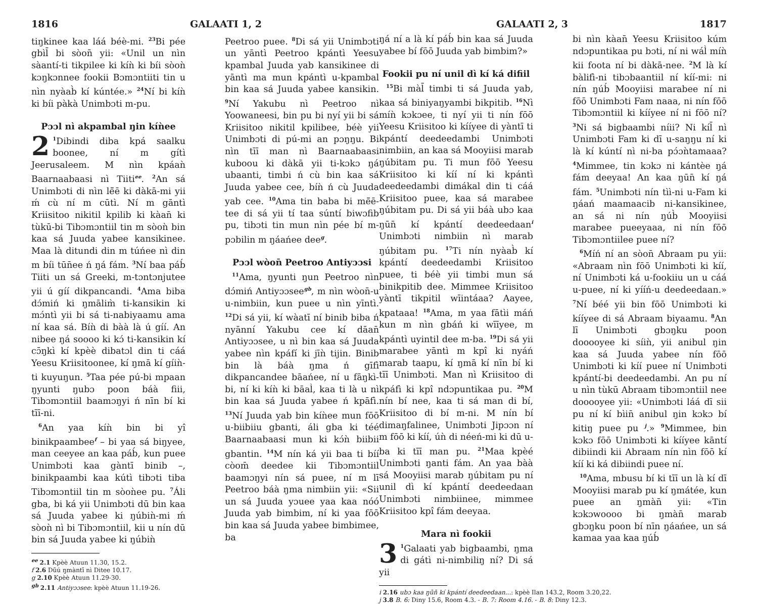1816 GALAATI 1, 2
tiŋkinee kaa láá béè-mi. <sup>23</sup>Bi pée gbìl̄ bi sòon̄ yii: «Unil un nìn sàantí-ti tikpilee ki kíǹ ki bíi sòoǹ kɔŋkɔnnee fookii Bɔmɔntiiti tin u nìn nyàab̀ kí kúntée.» <sup>24</sup>Ní bi kíǹ ki bíi pàkà Unimbɔti m-pu.
Pɔɔl nì akpambal ŋin kíǹee
2<sup>1</sup>Dibindi diba kpá saalku boonee, ní m gítì Jeerusaleem. M nìn kpáaǹ Baarnaabaasi nì Tiiti<sup>ee</sup>. <sup>2</sup>An sá Unimbɔti di nìn lē̄ē ki dàkā-mi yii ḿ cù ní m cūtì. Ní m gāntì Kriisitoo nikitil kpilib ki kàan̄ ki tùkū-bi Tibɔmɔntiil tin m sòoǹ bin kaa sá Juuda yabee kansikinee. Maa là ditundi din m túńee nì din m bíi tūn̄ee ń ŋá fám. <sup>3</sup>Ní baa páb́ Tiiti un sá Greeki, m-tɔntɔnjutee yii ú gíí dikpancandi. <sup>4</sup>Ama biba dɔ́miń ki ŋmālim̀ ti-kansikin ki mɔ́ntì yii bi sá ti-nabiyaamu ama ní kaa sá. Bíǹ di bàà là ú gíí. An nibee ŋá soooo ki kɔ́ ti-kansikin kí cɔ̄ŋkì kí kpèè dibatɔl din ti cáá Yeesu Kriisitoonee, kí ŋmā kí gíiǹ-ti kuyuŋun. <sup>5</sup>Taa pée pú-bi mpaan ŋyunti ŋubɔ poon báà fiii, Tibɔmɔntiil baamɔŋyi ń nīn bí ki tīī-ni.
<sup>6</sup> An yaa kíǹ bin bi yî binikpaambee<sup>f</sup> – bi yaa sá biŋyee, man ceeyee an kaa páb́, kun puee Unimbɔti kaa gàntī binib –, binikpaambi kaa kútì tibɔti tiba Tibɔmɔntiil tin m sòoǹee pu. <sup>7</sup>Áli gba, bi ká yii Unimbɔti dū bin kaa sá Juuda yabee ki ŋúbiǹ-mi ḿ sòoǹ nì bi Tibɔmɔntiil, kii u nín dū bin sá Juuda yabee ki ŋúbiǹ
Peetroo puee. <sup>8</sup>Di sá yii Unimbɔti un yāntì Peetroo kpántì Yeesu kpambal Juuda yab kansikinee di yāntì ma mun kpántì u-kpambal bin kaa sá Juuda yabee kansikin. <sup>9</sup>Ní Yakubu nì Peetroo nì Yoowaneesi, bin pu bi nyí yii bi sá Kriisitoo nikitil kpilibee, béè yii Unimbɔti di pú-mi an pɔŋŋu. Bi nìn tīī man nì Baarnaabaasi kuboou ki dàkā yii ti-kɔkɔ ŋá ubaanti, timbi ń cù bin kaa sá Juuda yabee cee, bíǹ ń cù Juuda yab cee. <sup>10</sup>Ama tin baba bi mē̄ē-tee di sá yii tí taa súntí biwɔfib pu, tibɔti tin mun nìn pée bí m-pɔbilin m ŋáańee dee<sup>g</sup>.
Pɔɔl wòon̄ Peetroo Antiyɔɔsi
<sup>11</sup> Ama, ŋyunti ŋun Peetroo nìn dɔ́miń Antiyɔɔsee<sup>gb</sup>, m nìn wòon̄-u u-nimbiin, kun puee u nìn yīntì. <sup>12</sup>Di sá yii, kí wàatī ní binib biba ń nyānní Yakubu cee kí dāan̄ Antiyɔɔsee, u nì bin kaa sá Juuda yabee nìn kpáfí ki jīǹ tijin. Binib bin là báà ŋma ń gīfì dikpancandee bāańee, ní u fāŋkì-bi, ní ki kíǹ ki bāal̀, kaa ti là u nì bin kaa sá Juuda yabee ń kpāfì. <sup>13</sup>Ní Juuda yab bin kíǹee mun fōō u-biibiiu gbanti, áli gba ki téé Baarnaabaasi mun ki kɔ́ǹ biibii gbantin. <sup>14</sup>M nín ká yii baa ti bíí còom̄ deedee kii Tibɔmɔntiil baamɔŋyi nín sá puee, ní m lī Peetroo báà ŋma nimbiin yii: «Sii un sá Juuda yɔuee yaa kaa nóó Juuda yab bimbim, ní ki yaa fōō bin kaa sá Juuda yabee bimbimee, ba
<sup>ee</sup> 2.1 Kpèè Atuun 11.30, 15.2.
f 2.6 Dūú ŋmàntī nì Ditee 10.17.
g 2.10 Kpèè Atuun 11.29-30.
<sup>gb</sup> 2.11 Antiyɔɔsee: kpèè Atuun 11.19-26.
GALAATI 2, 3 1817
ŋá ní a là kí páb́ bin kaa sá Juuda yabee bí fōō Juuda yab bimbim?»
Fookii pu ní unil dì kí ká difiil
<sup>15</sup> Bi màl̄ timbi ti sá Juuda yab, kaa sá biniyaŋyambi bikpitib. <sup>16</sup>Nì míǹ kɔkɔee, ti nyí yii ti nín fōō Yeesu Kriisitoo ki kííyee di yàntī ti kpántí deedeedambi Unimbɔti nimbiin, an kaa sá Mooyiisi marab ŋúbitam pu. Ti mun fōō Yeesu Kriisitoo ki kíí ní ki kpántì deedeedambi dimákal din ti cáá Kriisitoo puee, kaa sá marabee ŋúbitam pu. Di sá yii báà ubɔ kaa ŋūn̄ kí kpántí deedeedaan<sup>i</sup> Unimbɔti nimbiin nì marab ŋúbitam pu. <sup>17</sup>Ti nín nyàab̀ kí kpántí deedeedambi Kriisitoo puee, ti béè yii timbi mun sá binikpitib dee. Mimmee Kriisitoo yàntī tikpitil wīintáaa? Aayee, kpataaa! <sup>18</sup>Ama, m yaa fātìi máń kun m nìn gbáń ki wīīyee, m kpántì uyintil dee m-ba. <sup>19</sup>Di sá yii marabee yāntì m kpî ki nyáń marab taapu, kí ŋmā kí nīn bí ki tīī Unimbɔti. Man nì Kriisitoo di kpáfì ki kpî ndɔpuntikaa pu. <sup>20</sup>M nín bí nee, kaa ti sá man di bí, Kriisitoo di bí m-ni. M nín bí dimaŋfalinee, Unimbɔti Jipɔɔn ní m fōō ki kíí, úǹ di néeń-mi ki dū u-ba ki tīī man pu. <sup>21</sup>Maa kpèé Unimbɔti ŋanti fám. An yaa bàà sá Mooyiisi marab ŋúbitam pu ní unil dì kí kpántí deedeedaan Unimbɔti nimbiinee, mimmee Kriisitoo kpî fám deeyaa.
Mara nì fookii
3<sup>1</sup>Galaati yab bigbaambi, ŋma di gátì ni-nimbiliŋ ní? Di sá yii
bi nìn kàan̄ Yeesu Kriisitoo kúm ndɔpuntikaa pu bɔti, ní ni wál̀ míǹ kii foota ní bi dàkā-nee. <sup>2</sup>M là kí bàlifì-ni tibɔbaantiil ní kíí-mi: ni nín ŋúb́ Mooyiisi marabee ní ni fōō Unimbɔti Fam naaa, ni nín fōō Tibɔmɔntiil ki kííyee ní ni fōō ní? <sup>3</sup>Ni sá bigbaambi níii? Ni kíl̄ nì Unimbɔti Fam ki dī u-saŋŋu ní ki là kí kúntí nì ni-ba pɔ́ɔǹtamaaa? <sup>4</sup>Mimmee, tin kɔkɔ ni kántèe ŋá fám deeyaa! An kaa ŋūn̄ kí ŋá fám. <sup>5</sup>Unimbɔti nín tìì-ni u-Fam ki ŋáań maamaacib ni-kansikinee, an sá ni nín ŋúb̀ Mooyiisi marabee pueeyaaa, ni nín fōō Tibɔmɔntiilee puee ní?
<sup>6</sup> Míń ní an sòon̄ Abraam pu yii: «Abraam nìn fōō Unimbɔti ki kíí, ní Unimbɔti ká u-fookiiu un u cáá u-puee, ní ki yííń-u deedeedaan.» <sup>7</sup>Ní béé yii bin fōō Unimbɔti ki kííyee di sá Abraam biyaamu. <sup>8</sup>An lī Unimbɔti gbɔŋku poon dooooyee ki síiǹ, yii anibul ŋin kaa sá Juuda yabee nín fōō Unimbɔti ki kíí puee ní Unimbɔti kpántí-bi deedeedambi. An pu ní u nìn tùkū Abraam tibɔmɔntiil nee dooooyee yii: «Unimbɔti láá dī sii pu ní kí bìin̄ anibul ŋin kɔkɔ bí kitiŋ puee pu <sup>j</sup>.» <sup>9</sup>Mimmee, bin kɔkɔ fōō Unimbɔti ki kííyee kāntí dibiindi kii Abraam nín nìn fōō kí kíí ki ká dibiindi puee ní.
<sup>10</sup> Ama, mbusu bí ki tīī un là kí dī Mooyiisi marab pu kí ŋmátée, kun puee an ŋmàn̄ yii: «Tin kɔkɔwoooo bi ŋmàn̄ marab gbɔŋku poon bí nīn ŋáańee, un sá kamaa yaa kaa ŋúb́
i 2.16 ubɔ kaa ŋūn̄ kí kpántí deedeedaan...: kpèè Ilan 143.2, Room 3.20,22.
j 3.8 B. 6: Diny 15.6, Room 4.3. - B. 7: Room 4.16. - B. 8: Diny 12.3.